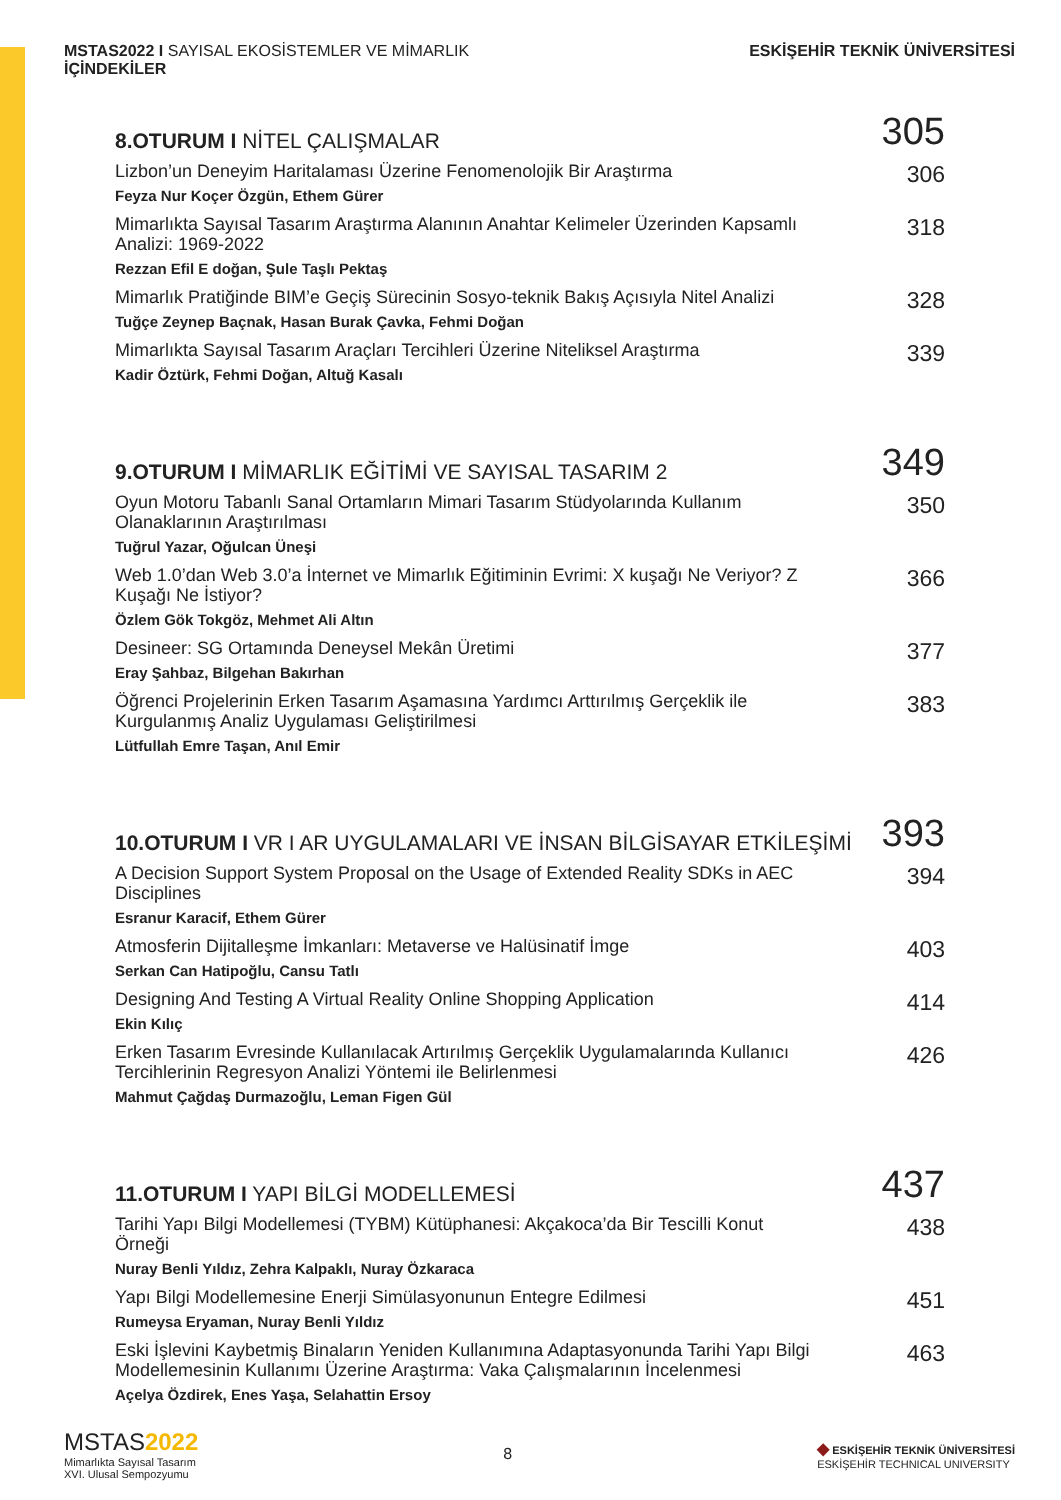MSTAS2022 I SAYISAL EKOSİSTEMLER VE MİMARLIK
İÇİNDEKİLER
ESKİŞEHİR TEKNİK ÜNİVERSİTESİ
8.OTURUM I NİTEL ÇALIŞMALAR
305
Lizbon’un Deneyim Haritalaması Üzerine Fenomenolojik Bir Araştırma
Feyza Nur Koçer Özgün, Ethem Gürer
306
Mimarlıkta Sayısal Tasarım Araştırma Alanının Anahtar Kelimeler Üzerinden Kapsamlı Analizi: 1969-2022
Rezzan Efil E doğan, Şule Taşlı Pektaş
318
Mimarlık Pratiğinde BIM’e Geçiş Sürecinin Sosyo-teknik Bakış Açısıyla Nitel Analizi
Tuğçe Zeynep Baçnak, Hasan Burak Çavka, Fehmi Doğan
328
Mimarlıkta Sayısal Tasarım Araçları Tercihleri Üzerine Niteliksel Araştırma
Kadir Öztürk, Fehmi Doğan, Altuğ Kasalı
339
9.OTURUM I MİMARLIK EĞİTİMİ VE SAYISAL TASARIM 2
349
Oyun Motoru Tabanlı Sanal Ortamların Mimari Tasarım Stüdyolarında Kullanım Olanaklarının Araştırılması
Tuğrul Yazar, Oğulcan Üneşi
350
Web 1.0’dan Web 3.0’a İnternet ve Mimarlık Eğitiminin Evrimi: X kuşağı Ne Veriyor? Z Kuşağı Ne İstiyor?
Özlem Gök Tokgöz, Mehmet Ali Altın
366
Desineer: SG Ortamında Deneysel Mekân Üretimi
Eray Şahbaz, Bilgehan Bakırhan
377
Öğrenci Projelerinin Erken Tasarım Aşamasına Yardımcı Arttırılmış Gerçeklik ile Kurgulanmış Analiz Uygulaması Geliştirilmesi
Lütfullah Emre Taşan, Anıl Emir
383
10.OTURUM I VR I AR UYGULAMALARI VE İNSAN BİLGİSAYAR ETKİLEŞİMİ
393
A Decision Support System Proposal on the Usage of Extended Reality SDKs in AEC Disciplines
Esranur Karacif, Ethem Gürer
394
Atmosferin Dijitalleşme İmkanları: Metaverse ve Halüsinatif İmge
Serkan Can Hatipoğlu, Cansu Tatlı
403
Designing And Testing A Virtual Reality Online Shopping Application
Ekin Kılıç
414
Erken Tasarım Evresinde Kullanılacak Artırılmış Gerçeklik Uygulamalarında Kullanıcı Tercihlerinin Regresyon Analizi Yöntemi ile Belirlenmesi
Mahmut Çağdaş Durmazoğlu, Leman Figen Gül
426
11.OTURUM I YAPI BİLGİ MODELLEMESİ
437
Tarihi Yapı Bilgi Modellemesi (TYBM) Kütüphanesi: Akçakoca’da Bir Tescilli Konut Örneği
Nuray Benli Yıldız, Zehra Kalpaklı, Nuray Özkaraca
438
Yapı Bilgi Modellemesine Enerji Simülasyonunun Entegre Edilmesi
Rumeysa Eryaman, Nuray Benli Yıldız
451
Eski İşlevini Kaybetmiş Binaların Yeniden Kullanımına Adaptasyonunda Tarihi Yapı Bilgi Modellemesinin Kullanımı Üzerine Araştırma: Vaka Çalışmalarının İncelenmesi
Açelya Özdirek, Enes Yaşa, Selahattin Ersoy
463
MSTAS2022
Mimarlıkta Sayısal Tasarım
XVI. Ulusal Sempozyumu
8
◆ ESKİŞEHİR TEKNİK ÜNİVERSİTESİ
ESKİŞEHİR TECHNICAL UNIVERSITY